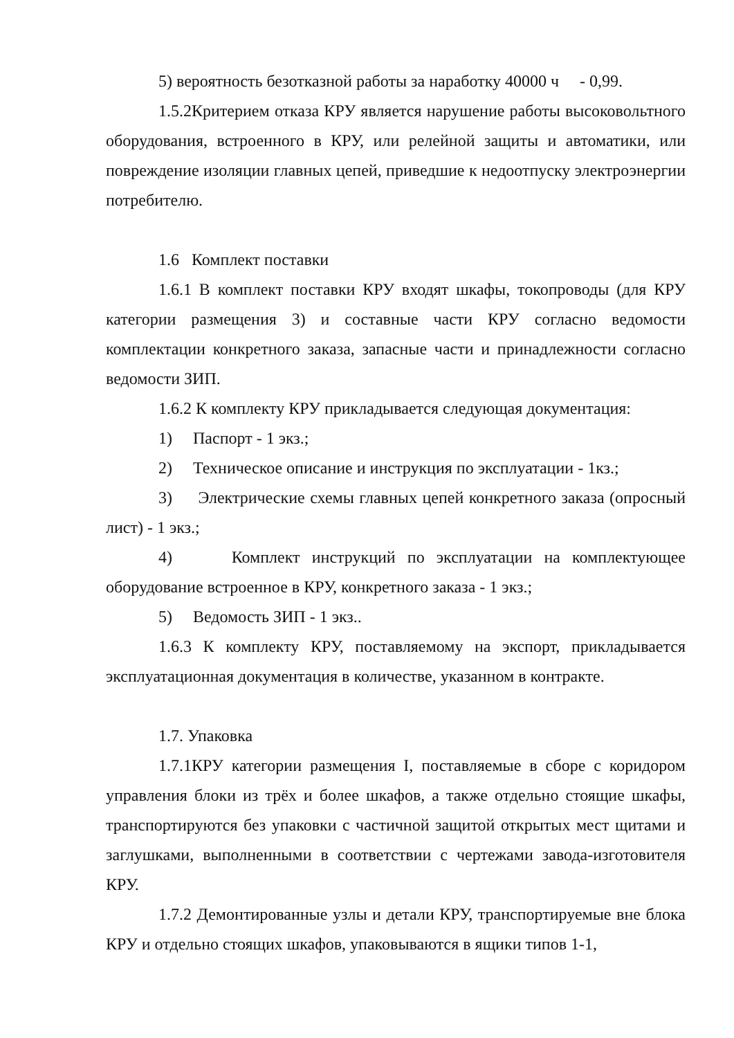5) вероятность безотказной работы за наработку 40000 ч - 0,99.
1.5.2Критерием отказа КРУ является нарушение работы высоковольтного оборудования, встроенного в КРУ, или релейной защиты и автоматики, или повреждение изоляции главных цепей, приведшие к недоотпуску электроэнергии потребителю.
1.6 Комплект поставки
1.6.1 В комплект поставки КРУ входят шкафы, токопроводы (для КРУ категории размещения 3) и составные части КРУ согласно ведомости комплектации конкретного заказа, запасные части и принадлежности согласно ведомости ЗИП.
1.6.2 К комплекту КРУ прикладывается следующая документация:
1) Паспорт - 1 экз.;
2) Техническое описание и инструкция по эксплуатации - 1кз.;
3) Электрические схемы главных цепей конкретного заказа (опросный лист) - 1 экз.;
4) Комплект инструкций по эксплуатации на комплектующее оборудование встроенное в КРУ, конкретного заказа - 1 экз.;
5) Ведомость ЗИП - 1 экз..
1.6.3 К комплекту КРУ, поставляемому на экспорт, прикладывается эксплуатационная документация в количестве, указанном в контракте.
1.7. Упаковка
1.7.1КРУ категории размещения I, поставляемые в сборе с коридором управления блоки из трёх и более шкафов, а также отдельно стоящие шкафы, транспортируются без упаковки с частичной защитой открытых мест щитами и заглушками, выполненными в соответствии с чертежами завода-изготовителя КРУ.
1.7.2 Демонтированные узлы и детали КРУ, транспортируемые вне блока КРУ и отдельно стоящих шкафов, упаковываются в ящики типов 1-1,